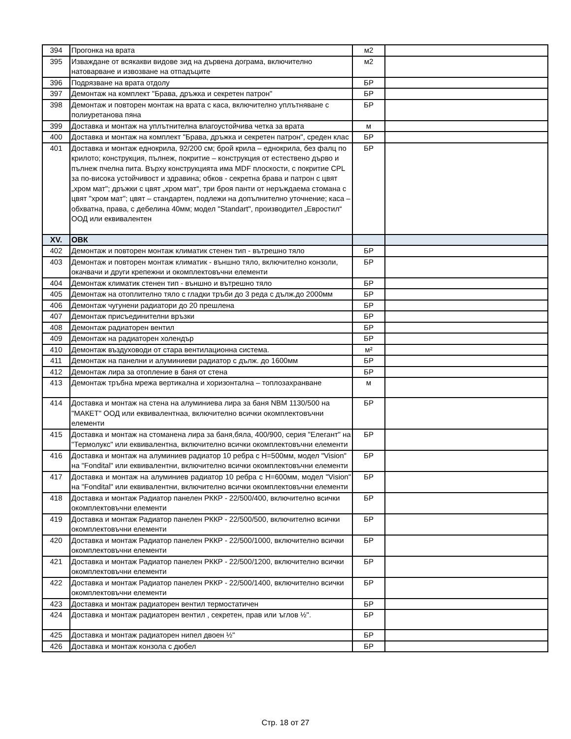| 394 | Прогонка на врата | м2 | |
| 395 | Изваждане от всякакви видове зид на дървена дограма, включително натоварване и извозване на отпадъците | м2 | |
| 396 | Подрязване на врата отдолу | БР | |
| 397 | Демонтаж на комплект "Брава, дръжка и секретен патрон" | БР | |
| 398 | Демонтаж и повторен монтаж на врата с каса, включително уплътняване с полиуретанова пяна | БР | |
| 399 | Доставка и монтаж на уплътнителна влагоустойчива четка за врата | м | |
| 400 | Доставка и монтаж на комплект "Брава, дръжка и секретен патрон", среден клас | БР | |
| 401 | Доставка и монтаж еднокрила, 92/200 см; брой крила – еднокрила, без фалц по крилото; конструкция, пълнеж, покритие – конструкция от естествено дърво и пълнеж пчелна пита. Върху конструкцията има MDF плоскости, с покритие CPL за по-висока устойчивост и здравина; обков - секретна брава и патрон с цвят „хром мат"; дръжки с цвят „хром мат“, три броя панти от неръждаема стомана с цвят "хром мат"; цвят – стандартен, подлежи на допълнително уточнение; каса – обхватна, права, с дебелина 40мм; модел "Standart", производител „Евростил“ ООД или еквивалентен | БР | |
| XV. | ОВК | | |
| 402 | Демонтаж и повторен монтаж климатик стенен тип - вътрешно тяло | БР | |
| 403 | Демонтаж и повторен монтаж климатик - външно тяло, включително конзоли, окачвачи и други крепежни и окомплектовъчни елементи | БР | |
| 404 | Демонтаж климатик стенен тип - външно и вътрешно тяло | БР | |
| 405 | Демонтаж на отоплително тяло с гладки тръби до 3 реда с дълж.до 2000мм | БР | |
| 406 | Демонтаж чугунени радиатори до 20 прешлена | БР | |
| 407 | Демонтаж присъединителни връзки | БР | |
| 408 | Демонтаж радиаторен вентил | БР | |
| 409 | Демонтаж на радиаторен холендър | БР | |
| 410 | Демонтаж въздуховоди от стара вентилационна система. | м² | |
| 411 | Демонтаж на панелни и алуминиеви радиатор с дълж. до 1600мм | БР | |
| 412 | Демонтаж лира за отопление в баня от стена | БР | |
| 413 | Демонтаж тръбна мрежа вертикална и хоризонтална – топлозахранване | м | |
| 414 | Доставка и монтаж на стена на алуминиева лира за баня NBM 1130/500 на "МАКЕТ" ООД или еквивалентнаа, включително всички окомплектовъчни елементи | БР | |
| 415 | Доставка и монтаж на стоманена лира за баня,бяла, 400/900, серия "Елегант" на "Термолукс" или еквивалентна, включително всички окомплектовъчни елементи | БР | |
| 416 | Доставка и монтаж на алуминиев радиатор 10 ребра с H=500мм, модел "Vision" на "Fondital" или еквивалентни, включително всички окомплектовъчни елементи | БР | |
| 417 | Доставка и монтаж на алуминиев радиатор 10 ребра с H=600мм, модел "Vision" на "Fondital" или еквивалентни, включително всички окомплектовъчни елементи | БР | |
| 418 | Доставка и монтаж Радиатор панелен РККР - 22/500/400, включително всички окомплектовъчни елементи | БР | |
| 419 | Доставка и монтаж Радиатор панелен РККР - 22/500/500, включително всички окомплектовъчни елементи | БР | |
| 420 | Доставка и монтаж Радиатор панелен РККР - 22/500/1000, включително всички окомплектовъчни елементи | БР | |
| 421 | Доставка и монтаж Радиатор панелен РККР - 22/500/1200, включително всички окомплектовъчни елементи | БР | |
| 422 | Доставка и монтаж Радиатор панелен РККР - 22/500/1400, включително всички окомплектовъчни елементи | БР | |
| 423 | Доставка и монтаж радиаторен вентил термостатичен | БР | |
| 424 | Доставка и монтаж радиаторен вентил , секретен, прав или ъглов ½". | БР | |
| 425 | Доставка и монтаж радиаторен нипел двоен ½" | БР | |
| 426 | Доставка и монтаж конзола с дюбел | БР | |
Стр. 18 от 27